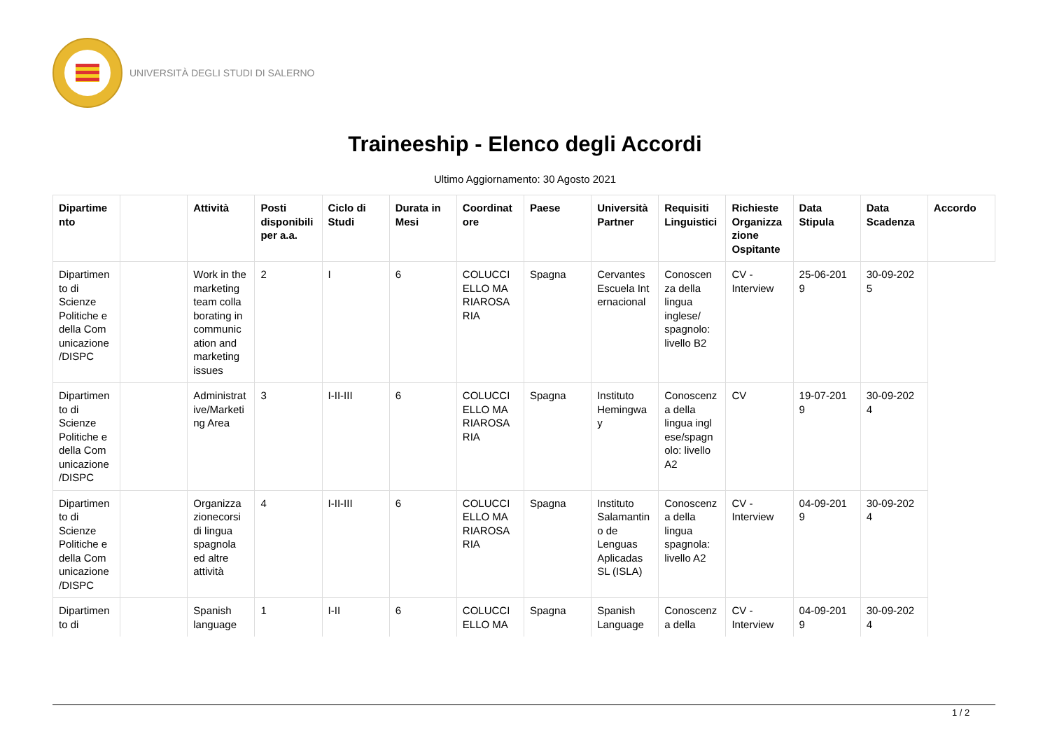UNIVERSITÀ DEGLI STUDI DI SALERNO
Traineeship - Elenco degli Accordi
Ultimo Aggiornamento: 30 Agosto 2021
| Dipartime nto | | Attività | Posti disponibili per a.a. | Ciclo di Studi | Durata in Mesi | Coordinat ore | Paese | Università Partner | Requisiti Linguistici | Richieste Organizza zione Ospitante | Data Stipula | Data Scadenza | Accordo |
| --- | --- | --- | --- | --- | --- | --- | --- | --- | --- | --- | --- | --- | --- |
| Dipartimen to di Scienze Politiche e della Com unicazione /DISPC | | Work in the marketing team colla borating in communic ation and marketing issues | 2 | I | 6 | COLUCCI ELLO MA RIAROSA RIA | Spagna | Cervantes Escuela Int ernacional | Conoscen za della lingua inglese/ spagnolo: livello B2 | CV - Interview | 25-06-201 9 | 30-09-202 5 | |
| Dipartimen to di Scienze Politiche e della Com unicazione /DISPC | | Administrat ive/Marketi ng Area | 3 | I-II-III | 6 | COLUCCI ELLO MA RIAROSA RIA | Spagna | Instituto Hemingwa y | Conoscenz a della lingua ingl ese/spagn olo: livello A2 | CV | 19-07-201 9 | 30-09-202 4 | |
| Dipartimen to di Scienze Politiche e della Com unicazione /DISPC | | Organizza zionecorsi di lingua spagnola ed altre attività | 4 | I-II-III | 6 | COLUCCI ELLO MA RIAROSA RIA | Spagna | Instituto Salamantin o de Lenguas Aplicadas SL (ISLA) | Conoscenz a della lingua spagnola: livello A2 | CV - Interview | 04-09-201 9 | 30-09-202 4 | |
| Dipartimen to di | | Spanish language | 1 | I-II | 6 | COLUCCI ELLO MA | Spagna | Spanish Language | Conoscenz a della | CV - Interview | 04-09-201 9 | 30-09-202 4 | |
1 / 2